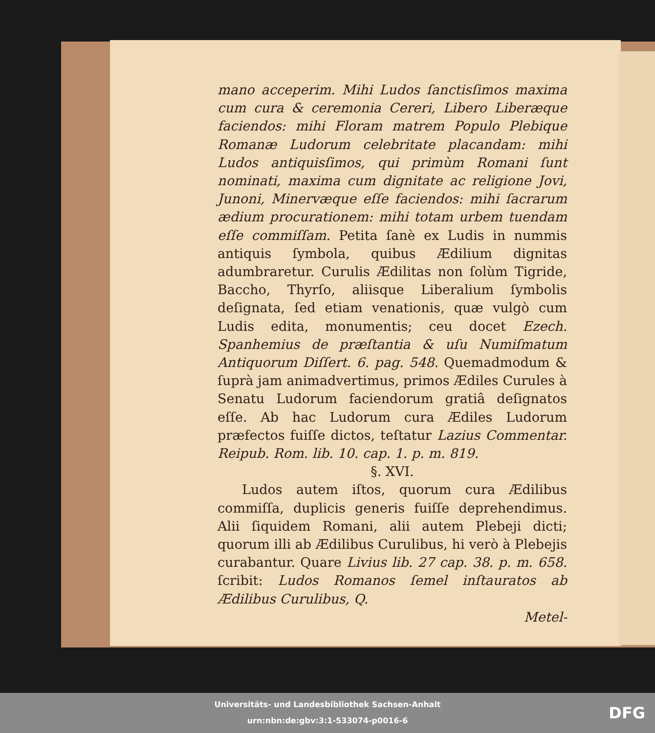mano acceperim. Mihi Ludos ſanctisſimos maxima cum cura & ceremonia Cereri, Libero Liberæque faciendos: mihi Floram matrem Populo Plebique Romanæ Ludorum celebritate placandam: mihi Ludos antiquisſimos, qui primùm Romani ſunt nominati, maxima cum dignitate ac religione Jovi, Junoni, Minervæque eſſe faciendos: mihi ſacrarum ædium procurationem: mihi totam urbem tuendam eſſe commiſſam. Petita ſanè ex Ludis in nummis antiquis ſymbola, quibus Ædilium dignitas adumbraretur. Curulis Ædilitas non ſolùm Tigride, Baccho, Thyrſo, aliisque Liberalium ſymbolis deſignata, ſed etiam venationis, quæ vulgò cum Ludis edita, monumentis; ceu docet Ezech. Spanhemius de præſtantia & uſu Numiſmatum Antiquorum Diſſert. 6. pag. 548. Quemadmodum & ſuprà jam animadvertimus, primos Ædiles Curules à Senatu Ludorum faciendorum gratiâ deſignatos eſſe. Ab hac Ludorum cura Ædiles Ludorum præfectos fuiſſe dictos, teſtatur Lazius Commentar. Reipub. Rom. lib. 10. cap. 1. p. m. 819.
§. XVI.
Ludos autem iſtos, quorum cura Ædilibus commiſſa, duplicis generis fuiſſe deprehendimus. Alii ſiquidem Romani, alii autem Plebeji dicti; quorum illi ab Ædilibus Curulibus, hi verò à Plebejis curabantur. Quare Livius lib. 27 cap. 38. p. m. 658. ſcribit: Ludos Romanos ſemel inſtauratos ab Ædilibus Curulibus, Q.
Metel-
Universitäts- und Landesbibliothek Sachsen-Anhalt
urn:nbn:de:gbv:3:1-533074-p0016-6
DFG